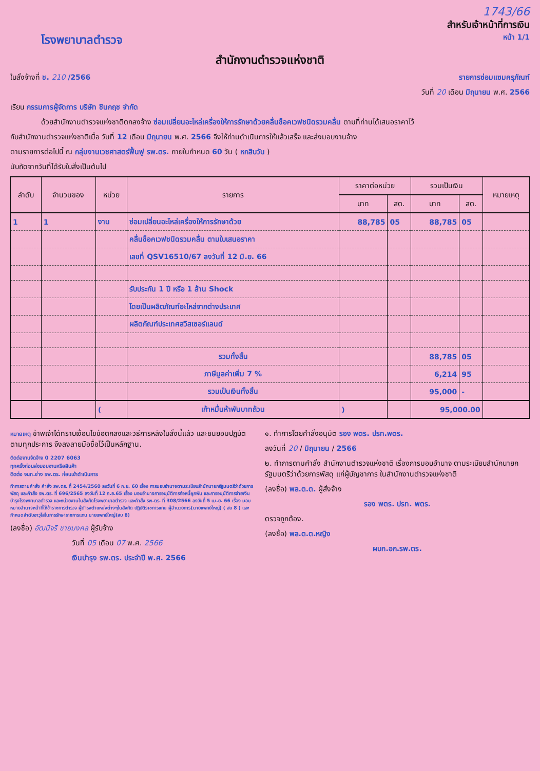1743/66
สำหรับเจ้าหน้าที่การเงิน
โรงพยาบาลตำรวจ
หน้า 1/1
สำนักงานตำรวจแห่งชาติ
ใบสั่งจ้างที่ ช. 210 /2566 รายการซ่อมแซมครุภัณฑ์
วันที่ 20 เดือน มิถุนายน พ.ศ. 2566
เรียน กรรมการผู้จัดการ บริษัท ชินกฤช จำกัด
ด้วยสำนักงานตำรวจแห่งชาติตกลงจ้าง ซ่อมเปลี่ยนอะไหล่เครื่องให้การรักษาด้วยคลื่นช็อคเวฟชนิดรวมคลื่น ตามที่ท่านได้เสนอราคาไว้
กับสำนักงานตำรวจแห่งชาติเมื่อ วันที่ 12 เดือน มิถุนายน พ.ศ. 2566 จึงให้ท่านดำเนินการให้แล้วเสร็จ และส่งมอบงานจ้าง
ตามรายการต่อไปนี้ ณ กลุ่มงานเวชศาสตร์ฟื้นฟู รพ.ตร. ภายในกำหนด 60 วัน ( หกสิบวัน )
นับถัดจากวันที่ได้รับใบสั่งเป็นต้นไป
| ลำดับ | จำนวนของ | หน่วย | รายการ | ราคาต่อหน่วย | | รวมเป็นเงิน | | หมายเหตุ |
| --- | --- | --- | --- | --- | --- | --- | --- | --- |
| | | | | บาท | สต. | บาท | สต. | |
| 1 | 1 | งาน | ซ่อมเปลี่ยนอะไหล่เครื่องให้การรักษาด้วย | 88,785 | 05 | 88,785 | 05 | |
| | | | คลื่นช็อคเวฟชนิดรวมคลื่น ตามใบเสนอราคา | | | | | |
| | | | เลขที่ QSV16510/67 ลงวันที่ 12 มิ.ย. 66 | | | | | |
| | | | รับประกัน 1 ปี หรือ 1 ล้าน Shock | | | | | |
| | | | โดยเป็นผลิตภัณฑ์อะไหล่จากต่างประเทศ | | | | | |
| | | | ผลิตภัณฑ์ประเทศสวิสเซอร์แลนด์ | | | | | |
| | | | รวมทั้งสิ้น | | | 88,785 | 05 | |
| | | | ภาษีมูลค่าเพิ่ม 7 % | | | 6,214 | 95 | |
| | | | รวมเป็นเงินทั้งสิ้น | | | 95,000 | - | |
| | | ( | เก้าหมื่นห้าพันบาทถ้วน | ) | | 95,000.00 | | |
หมายเหตุ ข้าพเจ้าได้ทราบเงื่อนไขข้อตกลงและวิธีการหลังใบสั่งนี้แล้ว และยินยอมปฏิบัติตามทุกประการ จึงลงลายมือชื่อไว้เป็นหลักฐาน.
ติดต่องานจัดจ้าง 0 2207 6063
ทุกครั้งก่อนส่งมอบงานหรือสินค้า
ติดต่อ จนท.ช่าง รพ.ตร. ก่อนเข้าดำเนินการ
ทำการตามคำสั่ง คำสั่ง รพ.ตร. ที่ 2454/2560 ลงวันที่ 6 ก.ย. 60 เรื่อง การมอบอำนาจตามระเบียบสำนักนายกรัฐมนตรีว่าด้วยการพัสดุ และคำสั่ง รพ.ตร. ที่ 696/2565 ลงวันที่ 12 ก.ย.65 เรื่อง มอบอำนาจการอนุมัติการก่อหนี้ผูกพัน และการอนุมัติการจ่ายเงินบำรุงโรงพยาบาลตำรวจ และหน่วยงานในสังกัดโรงพยาบาลตำรวจ และคำสั่ง รพ.ตร. ที่ 308/2566 ลงวันที่ 5 เม.ย. 66 เรื่อง มอบหมายอำนาจหน้าที่ให้ข้าราชการตำรวจ ผู้ดำรงตำแหน่งต่างๆในสังกัด ปฏิบัติราชการแทน ผู้อำนวยการ(นายแพทย์ใหญ่) ( สบ 8 ) และกำหนดลำดับอาวุโสในการรักษาราชการแทน นายแพทย์ใหญ่(สบ 8)
(ลงชื่อ) อัฒนิจรี ชายมงคล ผู้รับจ้าง
วันที่ 05 เดือน 07 พ.ศ. 2566
เงินบำรุง รพ.ตร. ประจำปี พ.ศ. 2566
๑. ทำการโดยคำสั่งอนุมัติ รอง พตร. ปรท.พตร.
ลงวันที่ 20 / มิถุนายน / 2566
๒. ทำการตามคำสั่ง สำนักงานตำรวจแห่งชาติ เรื่องการมอบอำนาจ ตามระเบียบสำนักนายกรัฐมนตรีว่าด้วยการพัสดุ แก่ผู้บัญชาการ ในสำนักงานตำรวจแห่งชาติ
(ลงชื่อ) พล.ต.ต. ผู้สั่งจ้าง
รอง พตร. ปรท. พตร.
ตรวจถูกต้อง.
(ลงชื่อ) พล.ต.ต.หญิง
ผบก.อก.รพ.ตร.